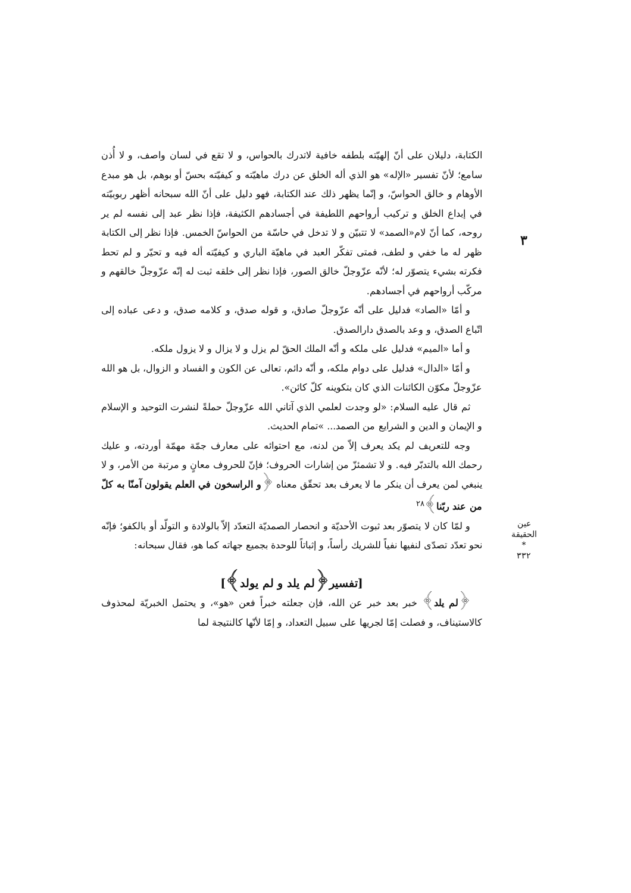٣
عين الحقيقة
*
٣٣٢
الكتابة، دليلان على أنّ إلهيّته بلطفه خافية لاتدرك بالحواس، و لا تقع في لسان واصف، و لا أُذن سامع؛ لأنّ تفسير «الإله» هو الذي أله الخلق عن درك ماهيّته و كيفيّته بحسّ أو بوهم، بل هو مبدع الأوهام و خالق الحواسّ، و إنّما يظهر ذلك عند الكتابة، فهو دليل على أنّ الله سبحانه أظهر ربوبيّته في إبداع الخلق و تركيب أرواحهم اللطيفة في أجسادهم الكثيفة، فإذا نظر عبد إلى نفسه لم ير روحه، كما أنّ لام«الصمد» لا تتبيّن و لا تدخل في حاسّة من الحواسّ الخمس. فإذا نظر إلى الكتابة ظهر له ما خفي و لطف، فمتى تفكّر العبد في ماهيّة الباري و كيفيّته أله فيه و تحيّر و لم تحط فكرته بشيء يتصوّر له؛ لأنّه عزّوجلّ خالق الصور، فإذا نظر إلى خلقه ثبت له إنّه عزّوجلّ خالقهم و مركّب أرواحهم في أجسادهم.
و أمّا «الصاد» فدليل على أنّه عزّوجلّ صادق، و قوله صدق، و كلامه صدق، و دعى عباده إلى اتّباع الصدق، و وعد بالصدق دارالصدق.
و أما «الميم» فدليل على ملكه و أنّه الملك الحقّ لم يزل و لا يزال و لا يزول ملكه.
و أمّا «الدال» فدليل على دوام ملكه، و أنّه دائم، تعالى عن الكون و الفساد و الزوال، بل هو الله عزّوجلّ مكوّن الكائنات الذي كان بتكوينه كلّ كائن».
ثم قال عليه السلام: «لو وجدت لعلمي الذي آتاني الله عزّوجلّ حملةً لنشرت التوحيد و الإسلام و الإيمان و الدين و الشرايع من الصمد... »تمام الحديث.
وجه للتعريف لم يكد يعرف إلاّ من لدنه، مع احتوائه على معارف جمّة مهمّة أوردته، و عليك رحمك الله بالتدبّر فيه. و لا تشمئزّ من إشارات الحروف؛ فإنّ للحروف معانٍ و مرتبة من الأمر، و لا ينبغي لمن يعرف أن ينكر ما لا يعرف بعد تحقّق معناه ﴿و الراسخون في العلم يقولون آمنّا به كلّ من عند ربّنا﴾<sup>٢٨</sup>
و لمّا كان لا يتصوّر بعد ثبوت الأحديّة و انحصار الصمديّة التعدّد إلاّ بالولادة و التولّد أو بالكفو؛ فإنّه نحو تعدّد تصدّى لنفيها نفياً للشريك رأساً، و إثباتاً للوحدة بجميع جهاته كما هو، فقال سبحانه:
[تفسير﴿لم يلد و لم يولد﴾]
﴿لم يلد﴾ خبر بعد خبر عن الله، فإن جعلته خبراً فعن «هو»، و يحتمل الخبريّة لمحذوف كالاستيناف، و فصلت إمّا لجريها على سبيل التعداد، و إمّا لأنّها كالنتيجة لما